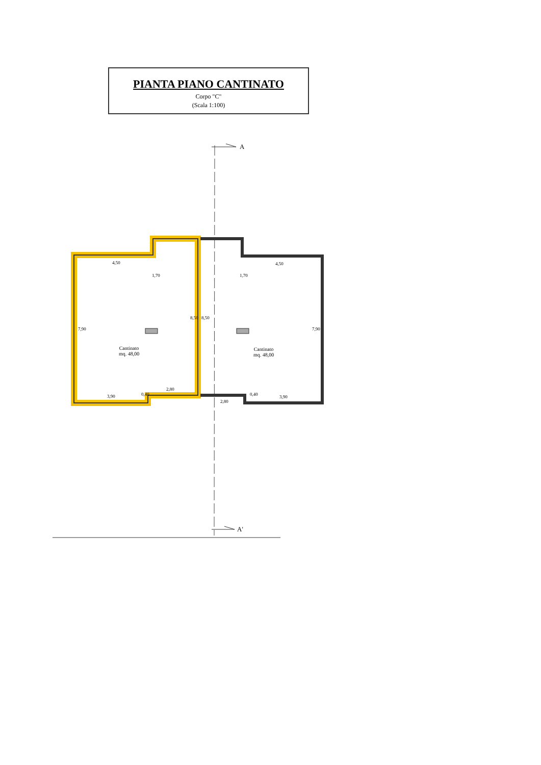PIANTA PIANO CANTINATO
Corpo "C"
(Scala 1:100)
A
A'
4,50 4,50
1,70 1,70
7,90
8,50 8,50
7,90
Cantinato
mq. 48,00
Cantinato
mq. 48,00
2,80
3,90 0,40
2,80
0,40 3,90